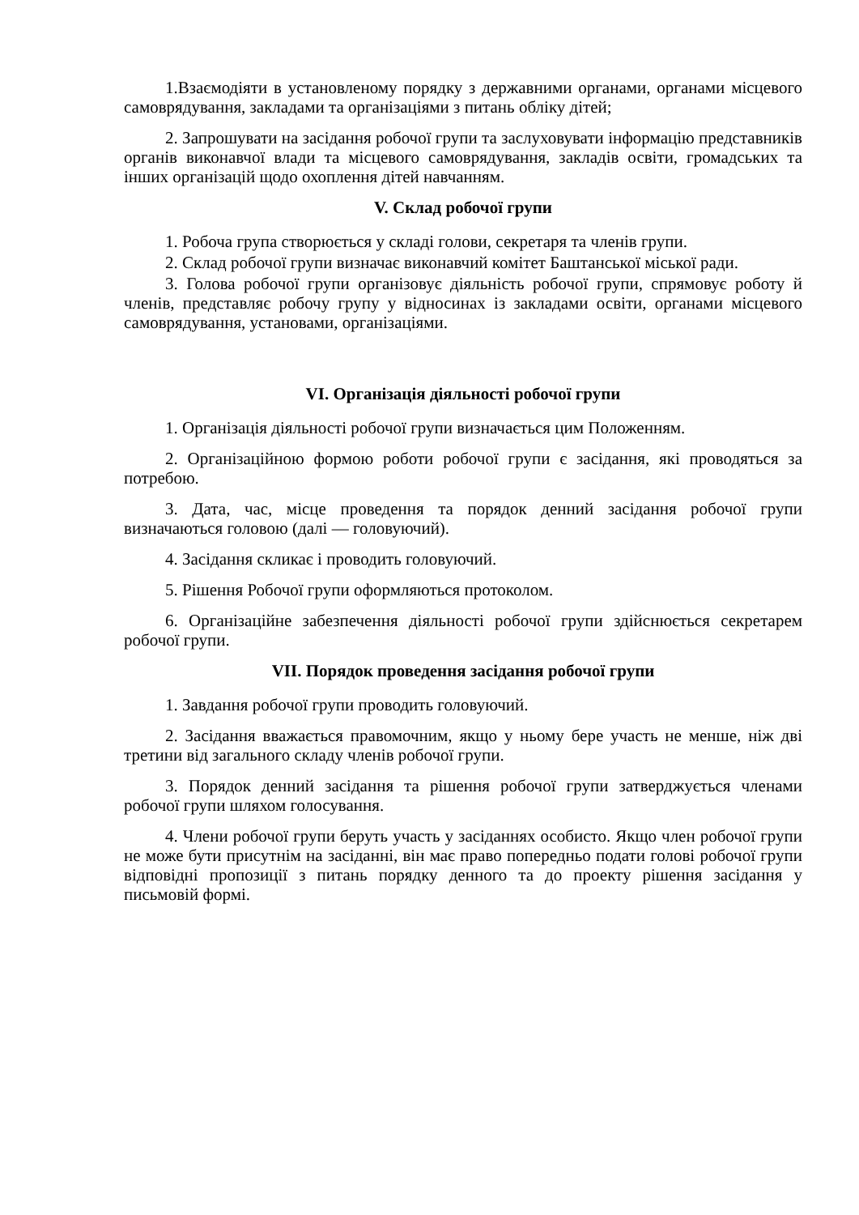1.Взаємодіяти в установленому порядку з державними органами, органами місцевого самоврядування, закладами та організаціями з питань обліку дітей;
2. Запрошувати на засідання робочої групи та заслуховувати інформацію представників органів виконавчої влади та місцевого самоврядування, закладів освіти, громадських та інших організацій щодо охоплення дітей навчанням.
V. Склад робочої групи
1. Робоча група створюється у складі голови, секретаря та членів групи.
2. Склад робочої групи визначає виконавчий комітет Баштанської міської ради.
3. Голова робочої групи організовує діяльність робочої групи, спрямовує роботу й членів, представляє робочу групу у відносинах із закладами освіти, органами місцевого самоврядування, установами, організаціями.
VI. Організація діяльності робочої групи
1. Організація діяльності робочої групи визначається цим Положенням.
2. Організаційною формою роботи робочої групи є засідання, які проводяться за потребою.
3. Дата, час, місце проведення та порядок денний засідання робочої групи визначаються головою (далі — головуючий).
4. Засідання скликає і проводить головуючий.
5. Рішення Робочої групи оформляються протоколом.
6. Організаційне забезпечення діяльності робочої групи здійснюється секретарем робочої групи.
VII. Порядок проведення засідання робочої групи
1. Завдання робочої групи проводить головуючий.
2. Засідання вважається правомочним, якщо у ньому бере участь не менше, ніж дві третини від загального складу членів робочої групи.
3. Порядок денний засідання та рішення робочої групи затверджується членами робочої групи шляхом голосування.
4. Члени робочої групи беруть участь у засіданнях особисто. Якщо член робочої групи не може бути присутнім на засіданні, він має право попередньо подати голові робочої групи відповідні пропозиції з питань порядку денного та до проекту рішення засідання у письмовій формі.